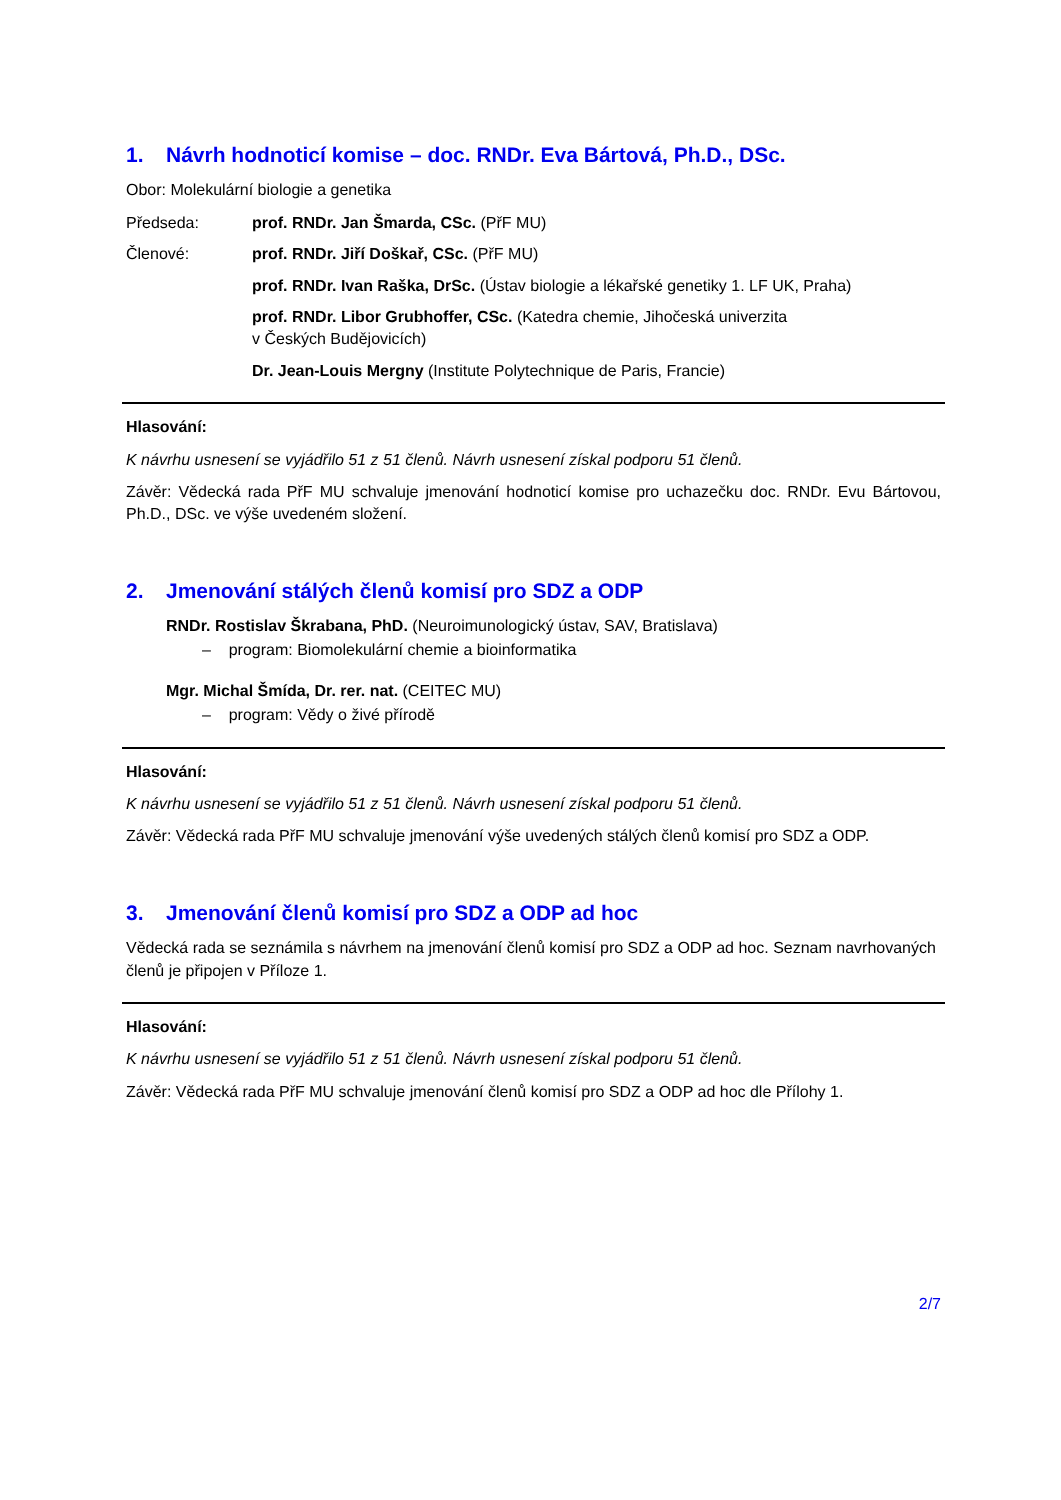1. Návrh hodnoticí komise – doc. RNDr. Eva Bártová, Ph.D., DSc.
Obor: Molekulární biologie a genetika
Předseda: prof. RNDr. Jan Šmarda, CSc. (PřF MU)
Členové: prof. RNDr. Jiří Doškař, CSc. (PřF MU)
prof. RNDr. Ivan Raška, DrSc. (Ústav biologie a lékařské genetiky 1. LF UK, Praha)
prof. RNDr. Libor Grubhoffer, CSc. (Katedra chemie, Jihočeská univerzita
v Českých Budějovicích)
Dr. Jean-Louis Mergny (Institute Polytechnique de Paris, Francie)
Hlasování:
K návrhu usnesení se vyjádřilo 51 z 51 členů. Návrh usnesení získal podporu 51 členů.
Závěr: Vědecká rada PřF MU schvaluje jmenování hodnoticí komise pro uchazečku doc. RNDr. Evu Bártovou, Ph.D., DSc. ve výše uvedeném složení.
2. Jmenování stálých členů komisí pro SDZ a ODP
RNDr. Rostislav Škrabana, PhD. (Neuroimunologický ústav, SAV, Bratislava)
– program: Biomolekulární chemie a bioinformatika
Mgr. Michal Šmída, Dr. rer. nat. (CEITEC MU)
– program: Vědy o živé přírodě
Hlasování:
K návrhu usnesení se vyjádřilo 51 z 51 členů. Návrh usnesení získal podporu 51 členů.
Závěr: Vědecká rada PřF MU schvaluje jmenování výše uvedených stálých členů komisí pro SDZ a ODP.
3. Jmenování členů komisí pro SDZ a ODP ad hoc
Vědecká rada se seznámila s návrhem na jmenování členů komisí pro SDZ a ODP ad hoc. Seznam navrhovaných členů je připojen v Příloze 1.
Hlasování:
K návrhu usnesení se vyjádřilo 51 z 51 členů. Návrh usnesení získal podporu 51 členů.
Závěr: Vědecká rada PřF MU schvaluje jmenování členů komisí pro SDZ a ODP ad hoc dle Přílohy 1.
2/7